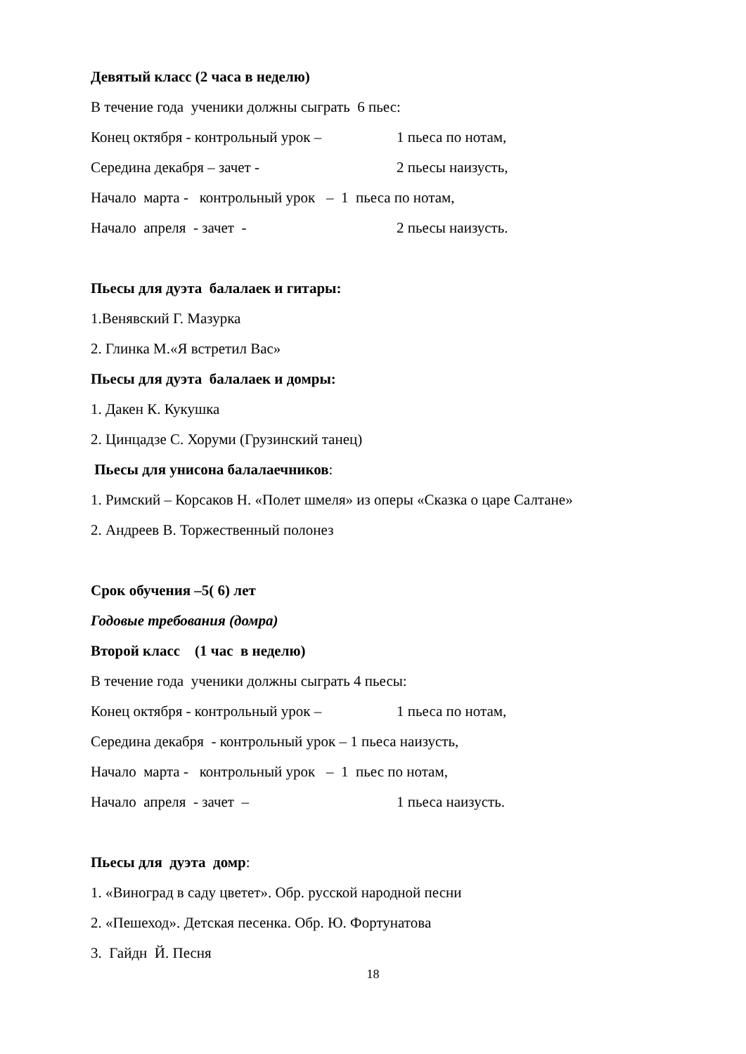Девятый класс (2 часа в неделю)
В течение года ученики должны сыграть 6 пьес:
Конец октября - контрольный урок – 1 пьеса по нотам,
Середина декабря – зачет - 2 пьесы наизусть,
Начало марта - контрольный урок – 1 пьеса по нотам,
Начало апреля - зачет - 2 пьесы наизусть.
Пьесы для дуэта балалаек и гитары:
1.Венявский Г. Мазурка
2. Глинка М.«Я встретил Вас»
Пьесы для дуэта балалаек и домры:
1. Дакен К. Кукушка
2. Цинцадзе С. Хоруми (Грузинский танец)
Пьесы для унисона балалаечников:
1. Римский – Корсаков Н. «Полет шмеля» из оперы «Сказка о царе Салтане»
2. Андреев В. Торжественный полонез
Срок обучения –5( 6) лет
Годовые требования (домра)
Второй класс (1 час в неделю)
В течение года ученики должны сыграть 4 пьесы:
Конец октября - контрольный урок – 1 пьеса по нотам,
Середина декабря - контрольный урок – 1 пьеса наизусть,
Начало марта - контрольный урок – 1 пьес по нотам,
Начало апреля - зачет – 1 пьеса наизусть.
Пьесы для дуэта домр:
1. «Виноград в саду цветет». Обр. русской народной песни
2. «Пешеход». Детская песенка. Обр. Ю. Фортунатова
3. Гайдн Й. Песня
18